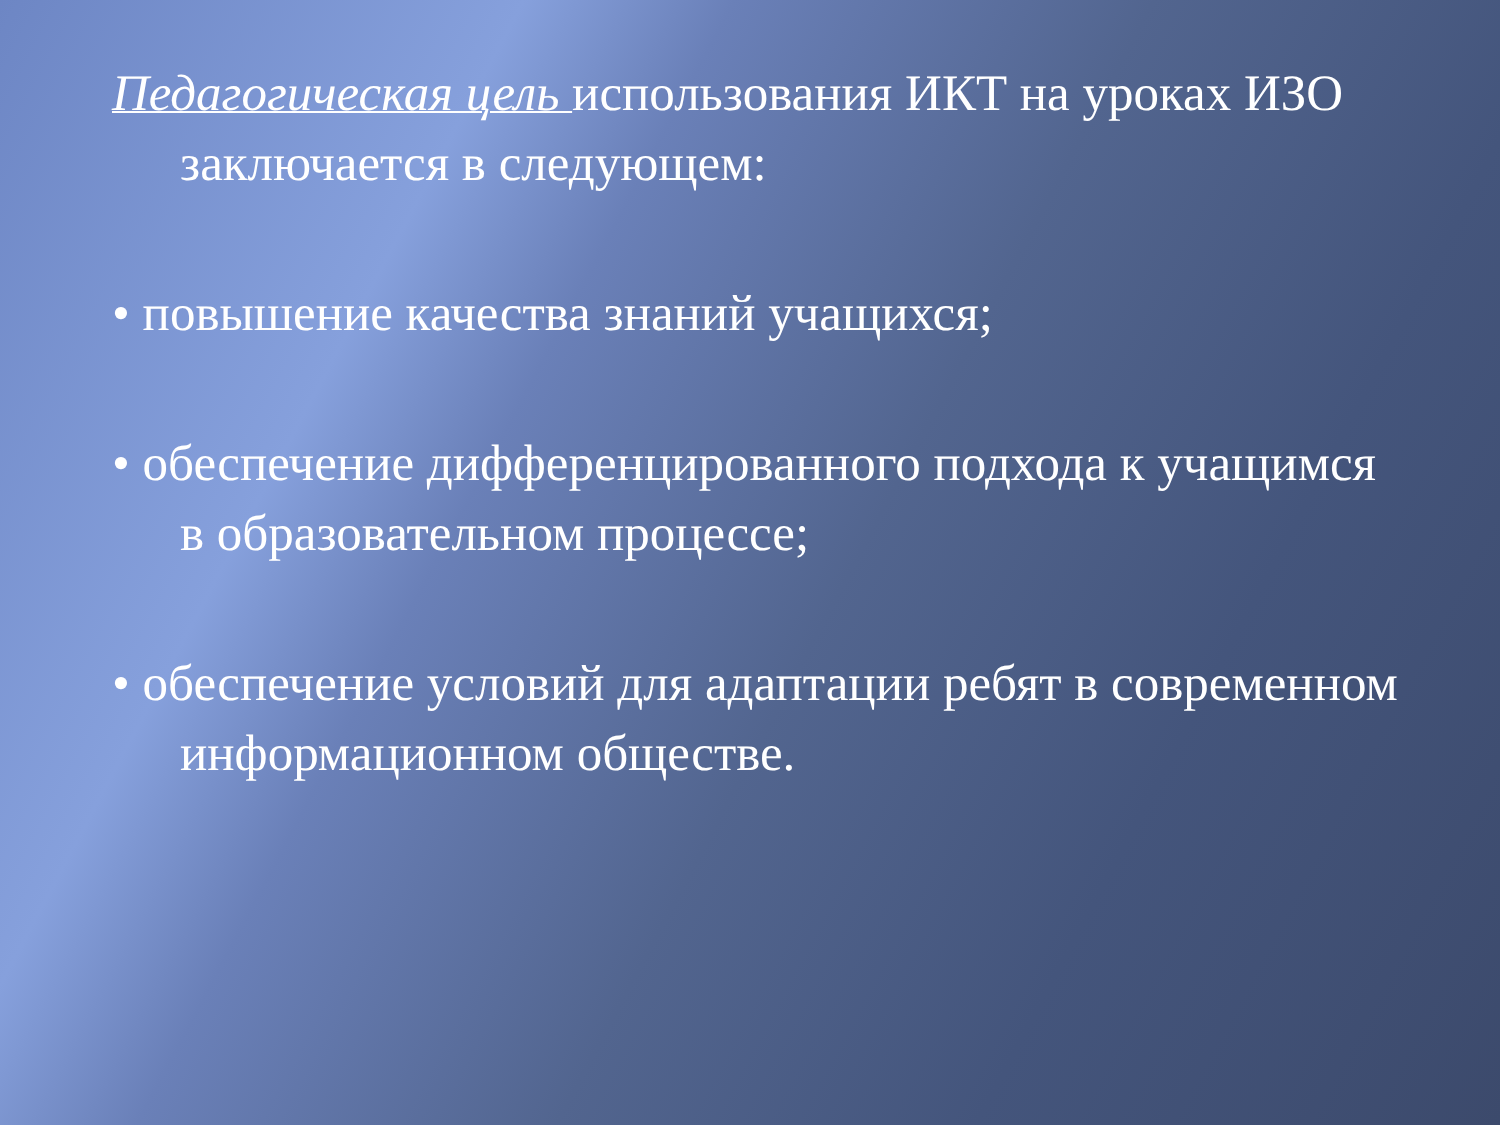Педагогическая цель использования ИКТ на уроках ИЗО заключается в следующем:
• повышение качества знаний учащихся;
• обеспечение дифференцированного подхода к учащимся в образовательном процессе;
• обеспечение условий для адаптации ребят в современном информационном обществе.